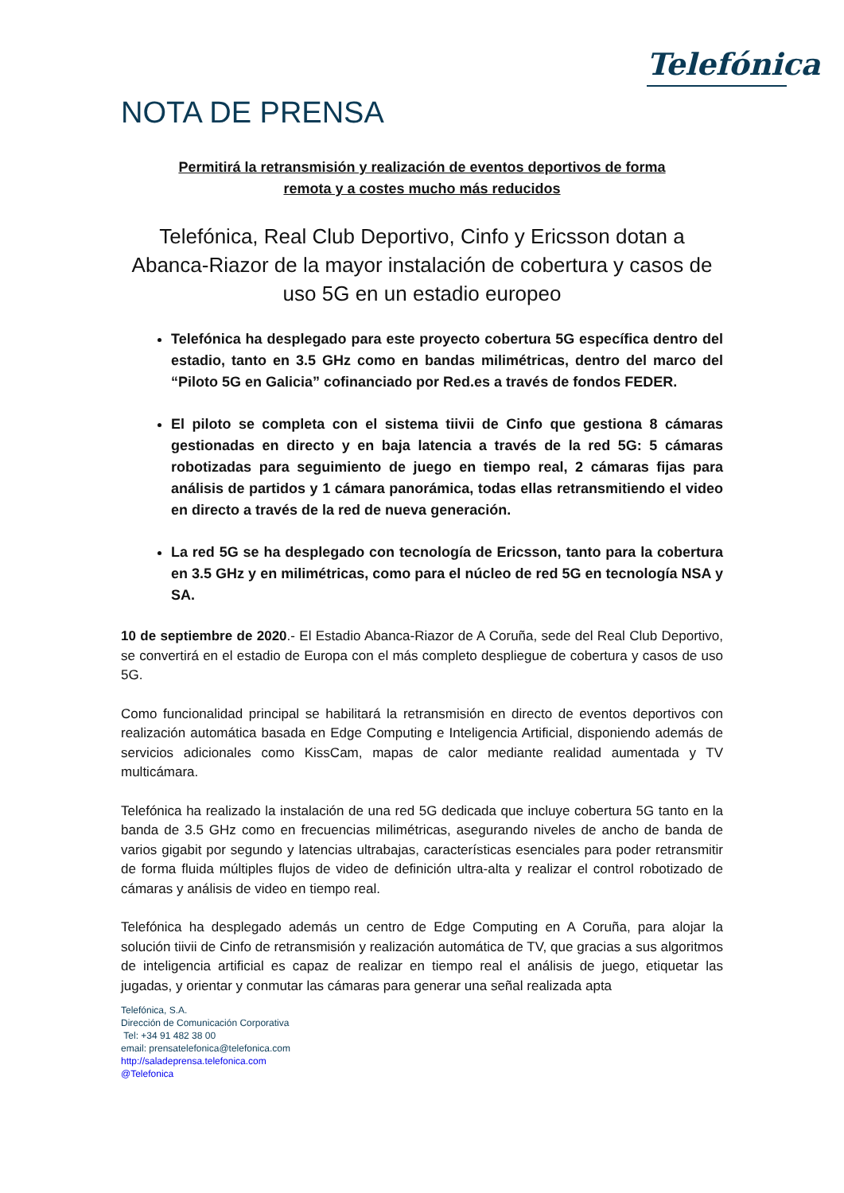Telefónica
NOTA DE PRENSA
Permitirá la retransmisión y realización de eventos deportivos de forma remota y a costes mucho más reducidos
Telefónica, Real Club Deportivo, Cinfo y Ericsson dotan a Abanca-Riazor de la mayor instalación de cobertura y casos de uso 5G en un estadio europeo
Telefónica ha desplegado para este proyecto cobertura 5G específica dentro del estadio, tanto en 3.5 GHz como en bandas milimétricas, dentro del marco del “Piloto 5G en Galicia” cofinanciado por Red.es a través de fondos FEDER.
El piloto se completa con el sistema tiivii de Cinfo que gestiona 8 cámaras gestionadas en directo y en baja latencia a través de la red 5G: 5 cámaras robotizadas para seguimiento de juego en tiempo real, 2 cámaras fijas para análisis de partidos y 1 cámara panorámica, todas ellas retransmitiendo el video en directo a través de la red de nueva generación.
La red 5G se ha desplegado con tecnología de Ericsson, tanto para la cobertura en 3.5 GHz y en milimétricas, como para el núcleo de red 5G en tecnología NSA y SA.
10 de septiembre de 2020.- El Estadio Abanca-Riazor de A Coruña, sede del Real Club Deportivo, se convertirá en el estadio de Europa con el más completo despliegue de cobertura y casos de uso 5G.
Como funcionalidad principal se habilitará la retransmisión en directo de eventos deportivos con realización automática basada en Edge Computing e Inteligencia Artificial, disponiendo además de servicios adicionales como KissCam, mapas de calor mediante realidad aumentada y TV multicámara.
Telefónica ha realizado la instalación de una red 5G dedicada que incluye cobertura 5G tanto en la banda de 3.5 GHz como en frecuencias milimétricas, asegurando niveles de ancho de banda de varios gigabit por segundo y latencias ultrabajas, características esenciales para poder retransmitir de forma fluida múltiples flujos de video de definición ultra-alta y realizar el control robotizado de cámaras y análisis de video en tiempo real.
Telefónica ha desplegado además un centro de Edge Computing en A Coruña, para alojar la solución tiivii de Cinfo de retransmisión y realización automática de TV, que gracias a sus algoritmos de inteligencia artificial es capaz de realizar en tiempo real el análisis de juego, etiquetar las jugadas, y orientar y conmutar las cámaras para generar una señal realizada apta
Telefónica, S.A.
Dirección de Comunicación Corporativa
Tel: +34 91 482 38 00
email: prensatelefonica@telefonica.com
http://saladeprensa.telefonica.com
@Telefonica